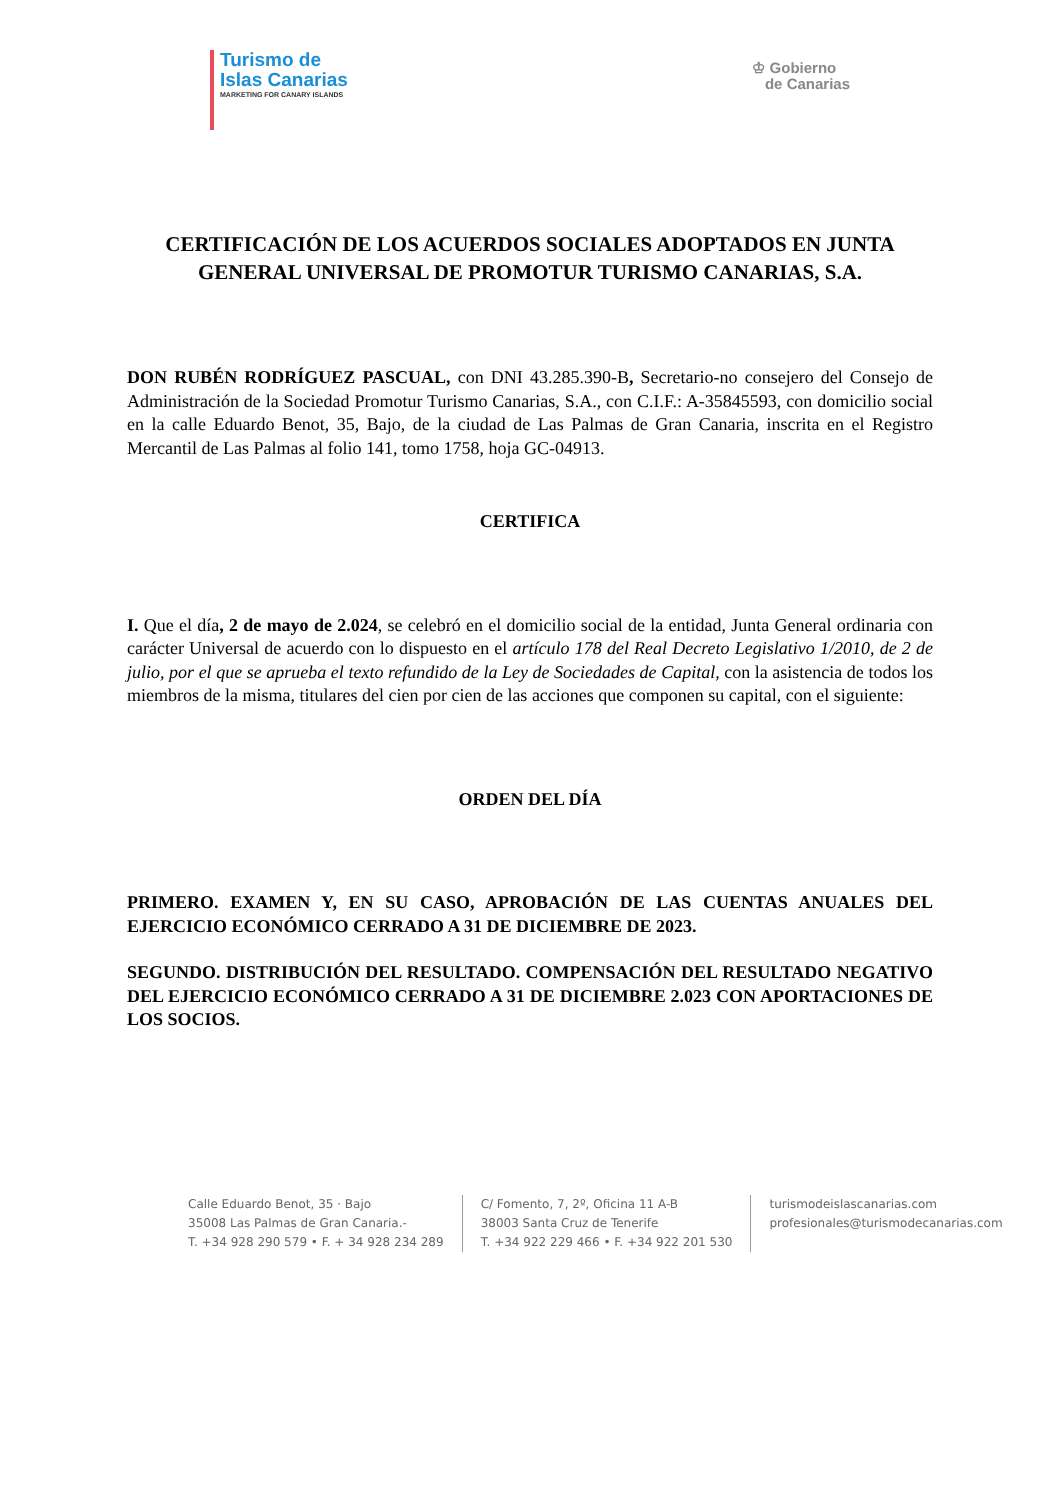Turismo de
Islas Canarias
MARKETING FOR CANARY ISLANDS
♔ Gobierno
de Canarias
CERTIFICACIÓN DE LOS ACUERDOS SOCIALES ADOPTADOS EN JUNTA GENERAL UNIVERSAL DE PROMOTUR TURISMO CANARIAS, S.A.
DON RUBÉN RODRÍGUEZ PASCUAL, con DNI 43.285.390-B, Secretario-no consejero del Consejo de Administración de la Sociedad Promotur Turismo Canarias, S.A., con C.I.F.: A-35845593, con domicilio social en la calle Eduardo Benot, 35, Bajo, de la ciudad de Las Palmas de Gran Canaria, inscrita en el Registro Mercantil de Las Palmas al folio 141, tomo 1758, hoja GC-04913.
CERTIFICA
I. Que el día, 2 de mayo de 2.024, se celebró en el domicilio social de la entidad, Junta General ordinaria con carácter Universal de acuerdo con lo dispuesto en el artículo 178 del Real Decreto Legislativo 1/2010, de 2 de julio, por el que se aprueba el texto refundido de la Ley de Sociedades de Capital, con la asistencia de todos los miembros de la misma, titulares del cien por cien de las acciones que componen su capital, con el siguiente:
ORDEN DEL DÍA
PRIMERO. EXAMEN Y, EN SU CASO, APROBACIÓN DE LAS CUENTAS ANUALES DEL EJERCICIO ECONÓMICO CERRADO A 31 DE DICIEMBRE DE 2023.
SEGUNDO. DISTRIBUCIÓN DEL RESULTADO. COMPENSACIÓN DEL RESULTADO NEGATIVO DEL EJERCICIO ECONÓMICO CERRADO A 31 DE DICIEMBRE 2.023 CON APORTACIONES DE LOS SOCIOS.
Calle Eduardo Benot, 35 · Bajo
35008 Las Palmas de Gran Canaria.-
T. +34 928 290 579 • F. + 34 928 234 289
C/ Fomento, 7, 2º, Oficina 11 A-B
38003 Santa Cruz de Tenerife
T. +34 922 229 466 • F. +34 922 201 530
turismodeislascanarias.com
profesionales@turismodecanarias.com